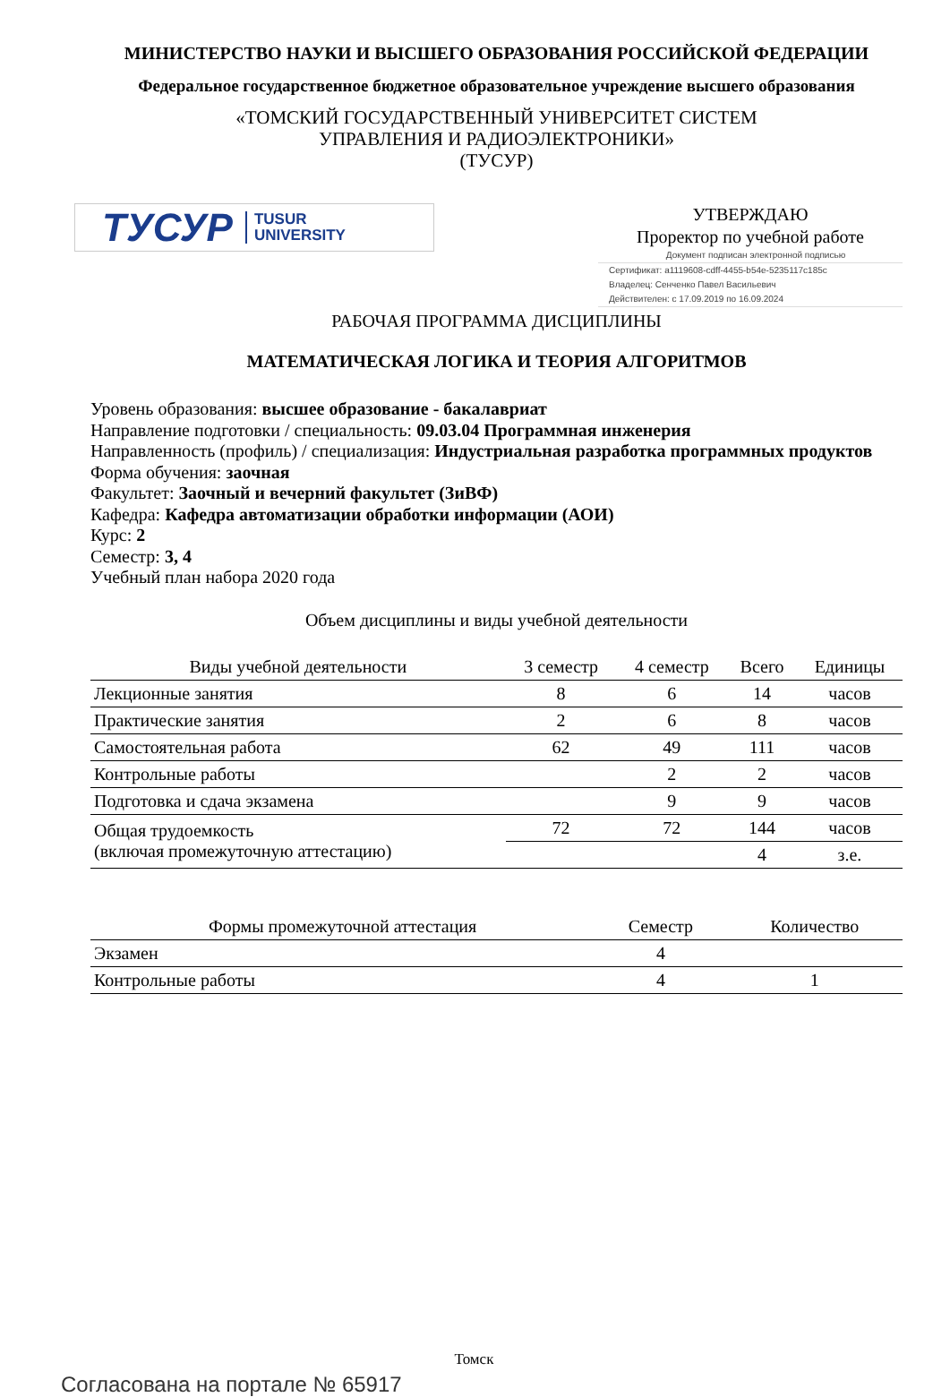МИНИСТЕРСТВО НАУКИ И ВЫСШЕГО ОБРАЗОВАНИЯ РОССИЙСКОЙ ФЕДЕРАЦИИ
Федеральное государственное бюджетное образовательное учреждение высшего образования
«ТОМСКИЙ ГОСУДАРСТВЕННЫЙ УНИВЕРСИТЕТ СИСТЕМ
УПРАВЛЕНИЯ И РАДИОЭЛЕКТРОНИКИ»
(ТУСУР)
ТУСУР TUSUR
UNIVERSITY
УТВЕРЖДАЮ
Проректор по учебной работе
Документ подписан электронной подписью
Сертификат: a1119608-cdff-4455-b54e-5235117c185c
Владелец: Сенченко Павел Васильевич
Действителен: с 17.09.2019 по 16.09.2024
РАБОЧАЯ ПРОГРАММА ДИСЦИПЛИНЫ
МАТЕМАТИЧЕСКАЯ ЛОГИКА И ТЕОРИЯ АЛГОРИТМОВ
Уровень образования: высшее образование - бакалавриат
Направление подготовки / специальность: 09.03.04 Программная инженерия
Направленность (профиль) / специализация: Индустриальная разработка программных продуктов
Форма обучения: заочная
Факультет: Заочный и вечерний факультет (ЗиВФ)
Кафедра: Кафедра автоматизации обработки информации (АОИ)
Курс: 2
Семестр: 3, 4
Учебный план набора 2020 года
Объем дисциплины и виды учебной деятельности
| Виды учебной деятельности | 3 семестр | 4 семестр | Всего | Единицы |
| --- | --- | --- | --- | --- |
| Лекционные занятия | 8 | 6 | 14 | часов |
| Практические занятия | 2 | 6 | 8 | часов |
| Самостоятельная работа | 62 | 49 | 111 | часов |
| Контрольные работы | | 2 | 2 | часов |
| Подготовка и сдача экзамена | | 9 | 9 | часов |
| Общая трудоемкость (включая промежуточную аттестацию) | 72 | 72 | 144 | часов |
| | | | 4 | з.е. |
| Формы промежуточной аттестация | Семестр | Количество |
| --- | --- | --- |
| Экзамен | 4 | |
| Контрольные работы | 4 | 1 |
Томск
Согласована на портале № 65917